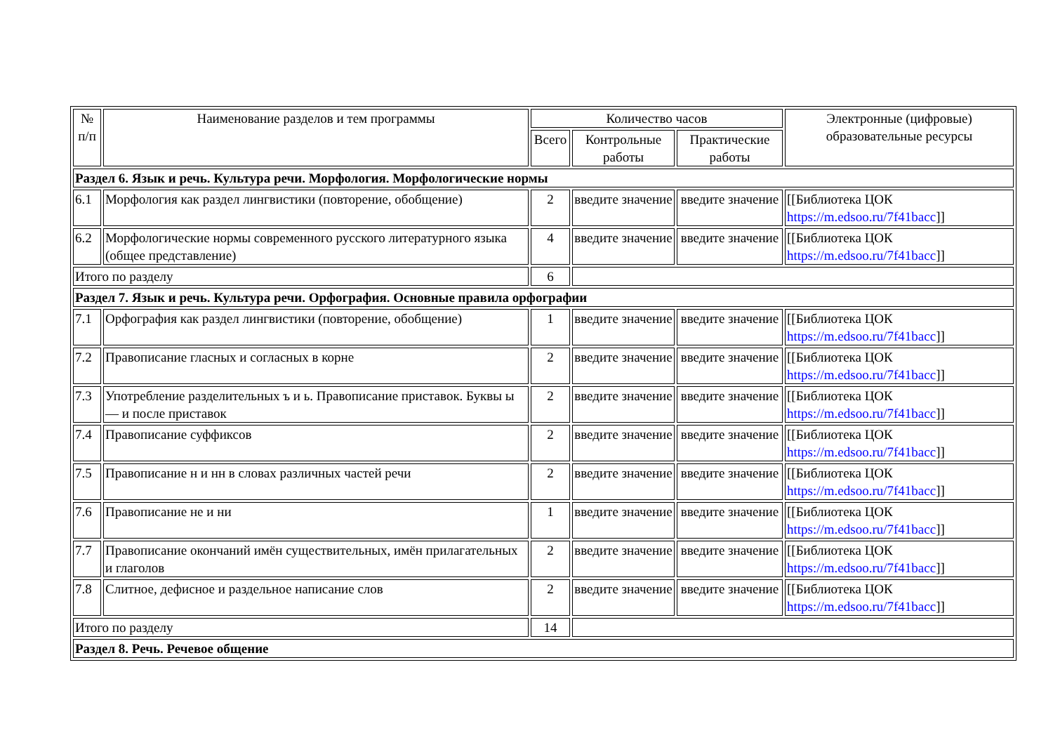| № п/п | Наименование разделов и тем программы | Количество часов | | | Электронные (цифровые) образовательные ресурсы |
| --- | --- | --- | --- | --- | --- |
| | | Всего | Контрольные работы | Практические работы | |
| Раздел 6. Язык и речь. Культура речи. Морфология. Морфологические нормы | | | | | |
| 6.1 | Морфология как раздел лингвистики (повторение, обобщение) | 2 | введите значение | введите значение | [[Библиотека ЦОК https://m.edsoo.ru/7f41bacc ]] |
| 6.2 | Морфологические нормы современного русского литературного языка (общее представление) | 4 | введите значение | введите значение | [[Библиотека ЦОК https://m.edsoo.ru/7f41bacc ]] |
| Итого по разделу | | 6 | | | |
| Раздел 7. Язык и речь. Культура речи. Орфография. Основные правила орфографии | | | | | |
| 7.1 | Орфография как раздел лингвистики (повторение, обобщение) | 1 | введите значение | введите значение | [[Библиотека ЦОК https://m.edsoo.ru/7f41bacc ]] |
| 7.2 | Правописание гласных и согласных в корне | 2 | введите значение | введите значение | [[Библиотека ЦОК https://m.edsoo.ru/7f41bacc ]] |
| 7.3 | Употребление разделительных ъ и ь. Правописание приставок. Буквы ы — и после приставок | 2 | введите значение | введите значение | [[Библиотека ЦОК https://m.edsoo.ru/7f41bacc ]] |
| 7.4 | Правописание суффиксов | 2 | введите значение | введите значение | [[Библиотека ЦОК https://m.edsoo.ru/7f41bacc ]] |
| 7.5 | Правописание н и нн в словах различных частей речи | 2 | введите значение | введите значение | [[Библиотека ЦОК https://m.edsoo.ru/7f41bacc ]] |
| 7.6 | Правописание не и ни | 1 | введите значение | введите значение | [[Библиотека ЦОК https://m.edsoo.ru/7f41bacc ]] |
| 7.7 | Правописание окончаний имён существительных, имён прилагательных и глаголов | 2 | введите значение | введите значение | [[Библиотека ЦОК https://m.edsoo.ru/7f41bacc ]] |
| 7.8 | Слитное, дефисное и раздельное написание слов | 2 | введите значение | введите значение | [[Библиотека ЦОК https://m.edsoo.ru/7f41bacc ]] |
| Итого по разделу | | 14 | | | |
| Раздел 8. Речь. Речевое общение | | | | | |